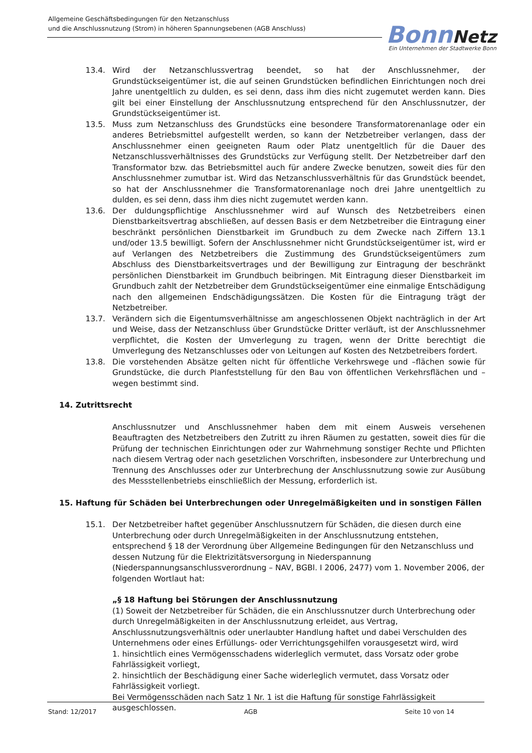Allgemeine Geschäftsbedingungen für den Netzanschluss
und die Anschlussnutzung (Strom) in höheren Spannungsebenen (AGB Anschluss)
Bonn Netz
Ein Unternehmen der Stadtwerke Bonn
13.4. Wird der Netzanschlussvertrag beendet, so hat der Anschlussnehmer, der Grundstückseigentümer ist, die auf seinen Grundstücken befindlichen Einrichtungen noch drei Jahre unentgeltlich zu dulden, es sei denn, dass ihm dies nicht zugemutet werden kann. Dies gilt bei einer Einstellung der Anschlussnutzung entsprechend für den Anschlussnutzer, der Grundstückseigentümer ist.
13.5. Muss zum Netzanschluss des Grundstücks eine besondere Transformatorenanlage oder ein anderes Betriebsmittel aufgestellt werden, so kann der Netzbetreiber verlangen, dass der Anschlussnehmer einen geeigneten Raum oder Platz unentgeltlich für die Dauer des Netzanschlussverhältnisses des Grundstücks zur Verfügung stellt. Der Netzbetreiber darf den Transformator bzw. das Betriebsmittel auch für andere Zwecke benutzen, soweit dies für den Anschlussnehmer zumutbar ist. Wird das Netzanschlussverhältnis für das Grundstück beendet, so hat der Anschlussnehmer die Transformatorenanlage noch drei Jahre unentgeltlich zu dulden, es sei denn, dass ihm dies nicht zugemutet werden kann.
13.6. Der duldungspflichtige Anschlussnehmer wird auf Wunsch des Netzbetreibers einen Dienstbarkeitsvertrag abschließen, auf dessen Basis er dem Netzbetreiber die Eintragung einer beschränkt persönlichen Dienstbarkeit im Grundbuch zu dem Zwecke nach Ziffern 13.1 und/oder 13.5 bewilligt. Sofern der Anschlussnehmer nicht Grundstückseigentümer ist, wird er auf Verlangen des Netzbetreibers die Zustimmung des Grundstückseigentümers zum Abschluss des Dienstbarkeitsvertrages und der Bewilligung zur Eintragung der beschränkt persönlichen Dienstbarkeit im Grundbuch beibringen. Mit Eintragung dieser Dienstbarkeit im Grundbuch zahlt der Netzbetreiber dem Grundstückseigentümer eine einmalige Entschädigung nach den allgemeinen Endschädigungssätzen. Die Kosten für die Eintragung trägt der Netzbetreiber.
13.7. Verändern sich die Eigentumsverhältnisse am angeschlossenen Objekt nachträglich in der Art und Weise, dass der Netzanschluss über Grundstücke Dritter verläuft, ist der Anschlussnehmer verpflichtet, die Kosten der Umverlegung zu tragen, wenn der Dritte berechtigt die Umverlegung des Netzanschlusses oder von Leitungen auf Kosten des Netzbetreibers fordert.
13.8. Die vorstehenden Absätze gelten nicht für öffentliche Verkehrswege und –flächen sowie für Grundstücke, die durch Planfeststellung für den Bau von öffentlichen Verkehrsflächen und –wegen bestimmt sind.
14. Zutrittsrecht
Anschlussnutzer und Anschlussnehmer haben dem mit einem Ausweis versehenen Beauftragten des Netzbetreibers den Zutritt zu ihren Räumen zu gestatten, soweit dies für die Prüfung der technischen Einrichtungen oder zur Wahrnehmung sonstiger Rechte und Pflichten nach diesem Vertrag oder nach gesetzlichen Vorschriften, insbesondere zur Unterbrechung und Trennung des Anschlusses oder zur Unterbrechung der Anschlussnutzung sowie zur Ausübung des Messstellenbetriebs einschließlich der Messung, erforderlich ist.
15. Haftung für Schäden bei Unterbrechungen oder Unregelmäßigkeiten und in sonstigen Fällen
15.1. Der Netzbetreiber haftet gegenüber Anschlussnutzern für Schäden, die diesen durch eine Unterbrechung oder durch Unregelmäßigkeiten in der Anschlussnutzung entstehen, entsprechend § 18 der Verordnung über Allgemeine Bedingungen für den Netzanschluss und dessen Nutzung für die Elektrizitätsversorgung in Niederspannung (Niederspannungsanschlussverordnung – NAV, BGBl. I 2006, 2477) vom 1. November 2006, der folgenden Wortlaut hat:
„§ 18 Haftung bei Störungen der Anschlussnutzung
(1) Soweit der Netzbetreiber für Schäden, die ein Anschlussnutzer durch Unterbrechung oder durch Unregelmäßigkeiten in der Anschlussnutzung erleidet, aus Vertrag, Anschlussnutzungsverhältnis oder unerlaubter Handlung haftet und dabei Verschulden des Unternehmens oder eines Erfüllungs- oder Verrichtungsgehilfen vorausgesetzt wird, wird
1. hinsichtlich eines Vermögensschadens widerleglich vermutet, dass Vorsatz oder grobe Fahrlässigkeit vorliegt,
2. hinsichtlich der Beschädigung einer Sache widerleglich vermutet, dass Vorsatz oder Fahrlässigkeit vorliegt.
Bei Vermögensschäden nach Satz 1 Nr. 1 ist die Haftung für sonstige Fahrlässigkeit ausgeschlossen.
Stand: 12/2017 AGB Seite 10 von 14